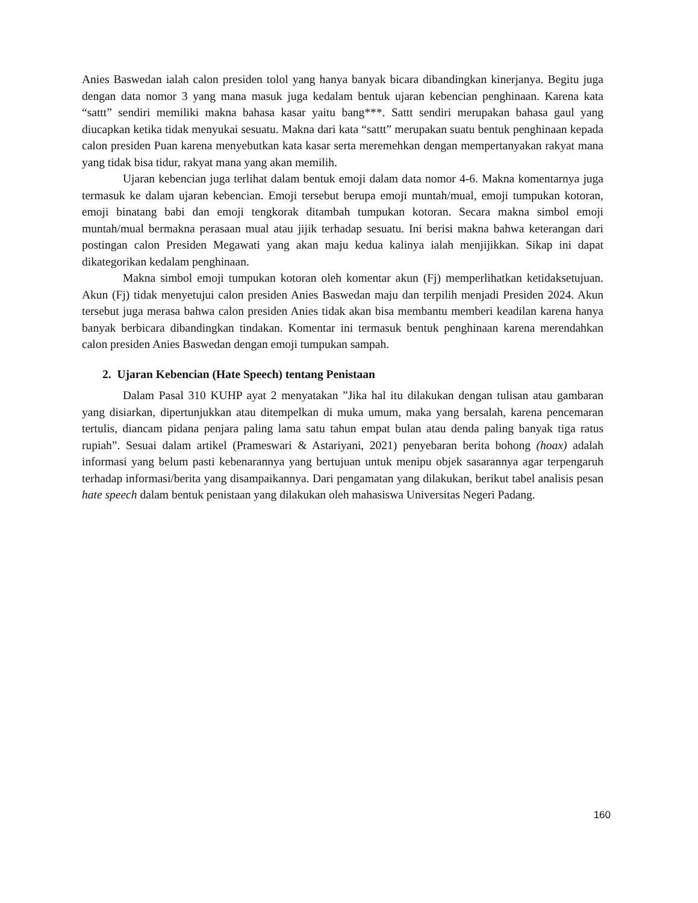Anies Baswedan ialah calon presiden tolol yang hanya banyak bicara dibandingkan kinerjanya. Begitu juga dengan data nomor 3 yang mana masuk juga kedalam bentuk ujaran kebencian penghinaan. Karena kata “sattt” sendiri memiliki makna bahasa kasar yaitu bang***. Sattt sendiri merupakan bahasa gaul yang diucapkan ketika tidak menyukai sesuatu. Makna dari kata “sattt” merupakan suatu bentuk penghinaan kepada calon presiden Puan karena menyebutkan kata kasar serta meremehkan dengan mempertanyakan rakyat mana yang tidak bisa tidur, rakyat mana yang akan memilih.
Ujaran kebencian juga terlihat dalam bentuk emoji dalam data nomor 4-6. Makna komentarnya juga termasuk ke dalam ujaran kebencian. Emoji tersebut berupa emoji muntah/mual, emoji tumpukan kotoran, emoji binatang babi dan emoji tengkorak ditambah tumpukan kotoran. Secara makna simbol emoji muntah/mual bermakna perasaan mual atau jijik terhadap sesuatu. Ini berisi makna bahwa keterangan dari postingan calon Presiden Megawati yang akan maju kedua kalinya ialah menjijikkan. Sikap ini dapat dikategorikan kedalam penghinaan.
Makna simbol emoji tumpukan kotoran oleh komentar akun (Fj) memperlihatkan ketidaksetujuan. Akun (Fj) tidak menyetujui calon presiden Anies Baswedan maju dan terpilih menjadi Presiden 2024. Akun tersebut juga merasa bahwa calon presiden Anies tidak akan bisa membantu memberi keadilan karena hanya banyak berbicara dibandingkan tindakan. Komentar ini termasuk bentuk penghinaan karena merendahkan calon presiden Anies Baswedan dengan emoji tumpukan sampah.
2. Ujaran Kebencian (Hate Speech) tentang Penistaan
Dalam Pasal 310 KUHP ayat 2 menyatakan ”Jika hal itu dilakukan dengan tulisan atau gambaran yang disiarkan, dipertunjukkan atau ditempelkan di muka umum, maka yang bersalah, karena pencemaran tertulis, diancam pidana penjara paling lama satu tahun empat bulan atau denda paling banyak tiga ratus rupiah”. Sesuai dalam artikel (Prameswari & Astariyani, 2021) penyebaran berita bohong (hoax) adalah informasi yang belum pasti kebenarannya yang bertujuan untuk menipu objek sasarannya agar terpengaruh terhadap informasi/berita yang disampaikannya. Dari pengamatan yang dilakukan, berikut tabel analisis pesan hate speech dalam bentuk penistaan yang dilakukan oleh mahasiswa Universitas Negeri Padang.
160